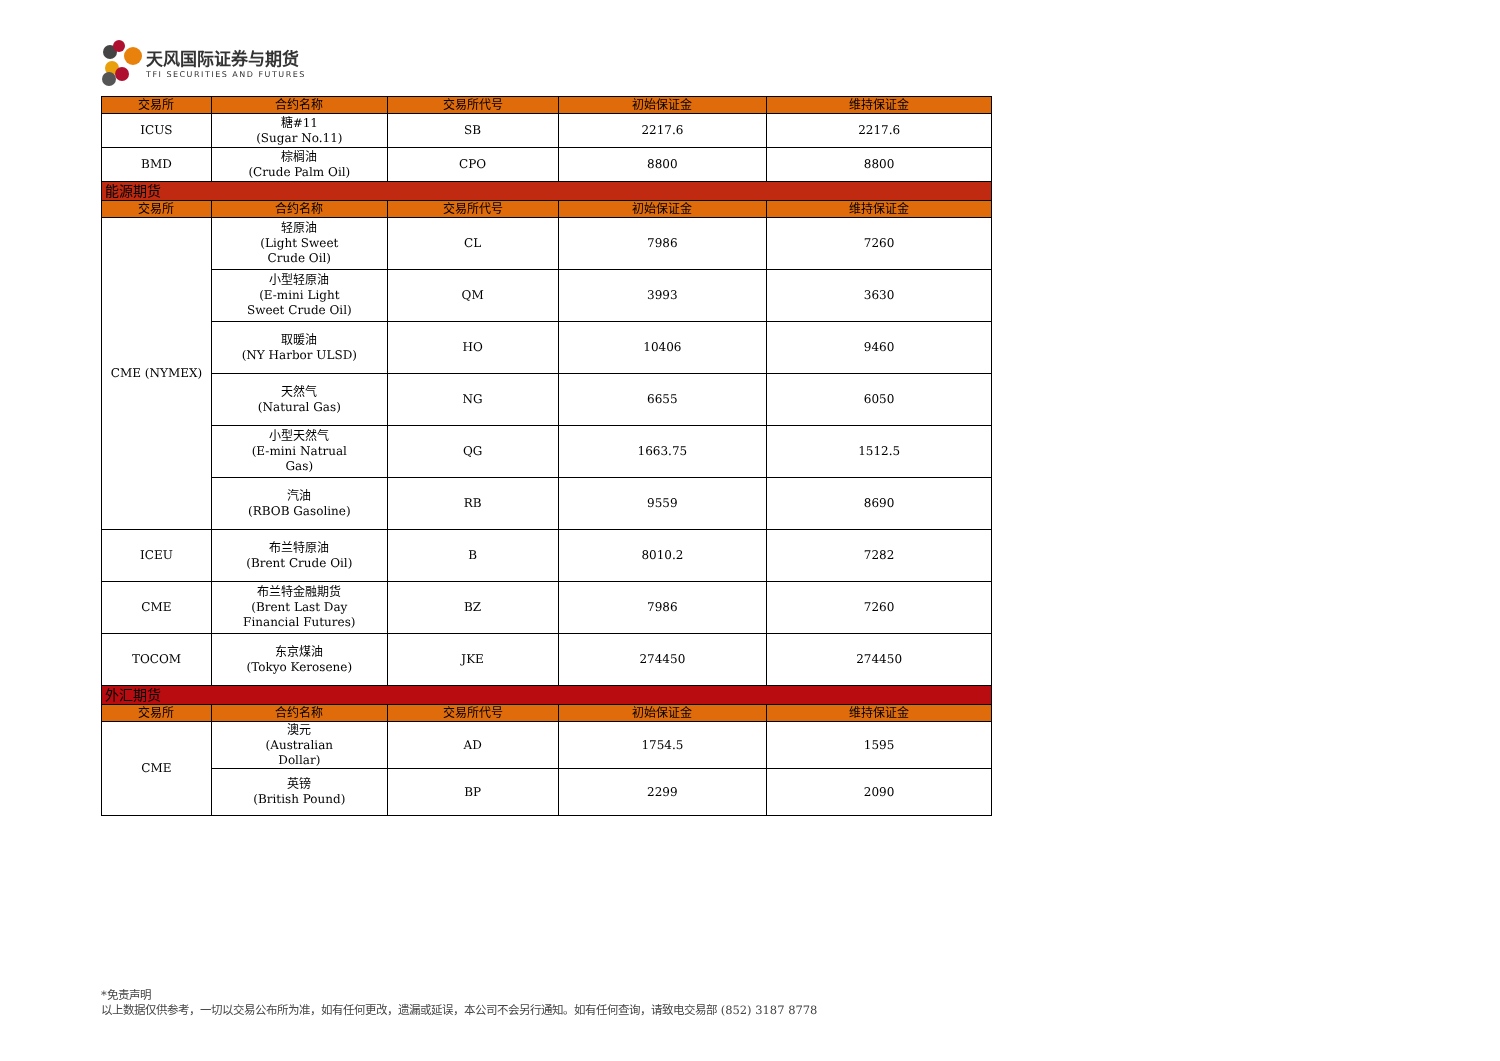天风国际证券与期货
TFI SECURITIES AND FUTURES
| 交易所 | 合约名称 | 交易所代号 | 初始保证金 | 维持保证金 |
| --- | --- | --- | --- | --- |
| ICUS | 糖#11 (Sugar No.11) | SB | 2217.6 | 2217.6 |
| BMD | 棕榈油 (Crude Palm Oil) | CPO | 8800 | 8800 |
| 能源期货 | | | | |
| 交易所 | 合约名称 | 交易所代号 | 初始保证金 | 维持保证金 |
| CME (NYMEX) | 轻原油 (Light Sweet Crude Oil) | CL | 7986 | 7260 |
| | 小型轻原油 (E-mini Light Sweet Crude Oil) | QM | 3993 | 3630 |
| | 取暖油 (NY Harbor ULSD) | HO | 10406 | 9460 |
| | 天然气 (Natural Gas) | NG | 6655 | 6050 |
| | 小型天然气 (E-mini Natrual Gas) | QG | 1663.75 | 1512.5 |
| | 汽油 (RBOB Gasoline) | RB | 9559 | 8690 |
| ICEU | 布兰特原油 (Brent Crude Oil) | B | 8010.2 | 7282 |
| CME | 布兰特金融期货 (Brent Last Day Financial Futures) | BZ | 7986 | 7260 |
| TOCOM | 东京煤油 (Tokyo Kerosene) | JKE | 274450 | 274450 |
| 外汇期货 | | | | |
| 交易所 | 合约名称 | 交易所代号 | 初始保证金 | 维持保证金 |
| CME | 澳元 (Australian Dollar) | AD | 1754.5 | 1595 |
| | 英镑 (British Pound) | BP | 2299 | 2090 |
*免责声明
以上数据仅供参考，一切以交易公布所为准，如有任何更改，遗漏或延误，本公司不会另行通知。如有任何查询，请致电交易部 (852) 3187 8778